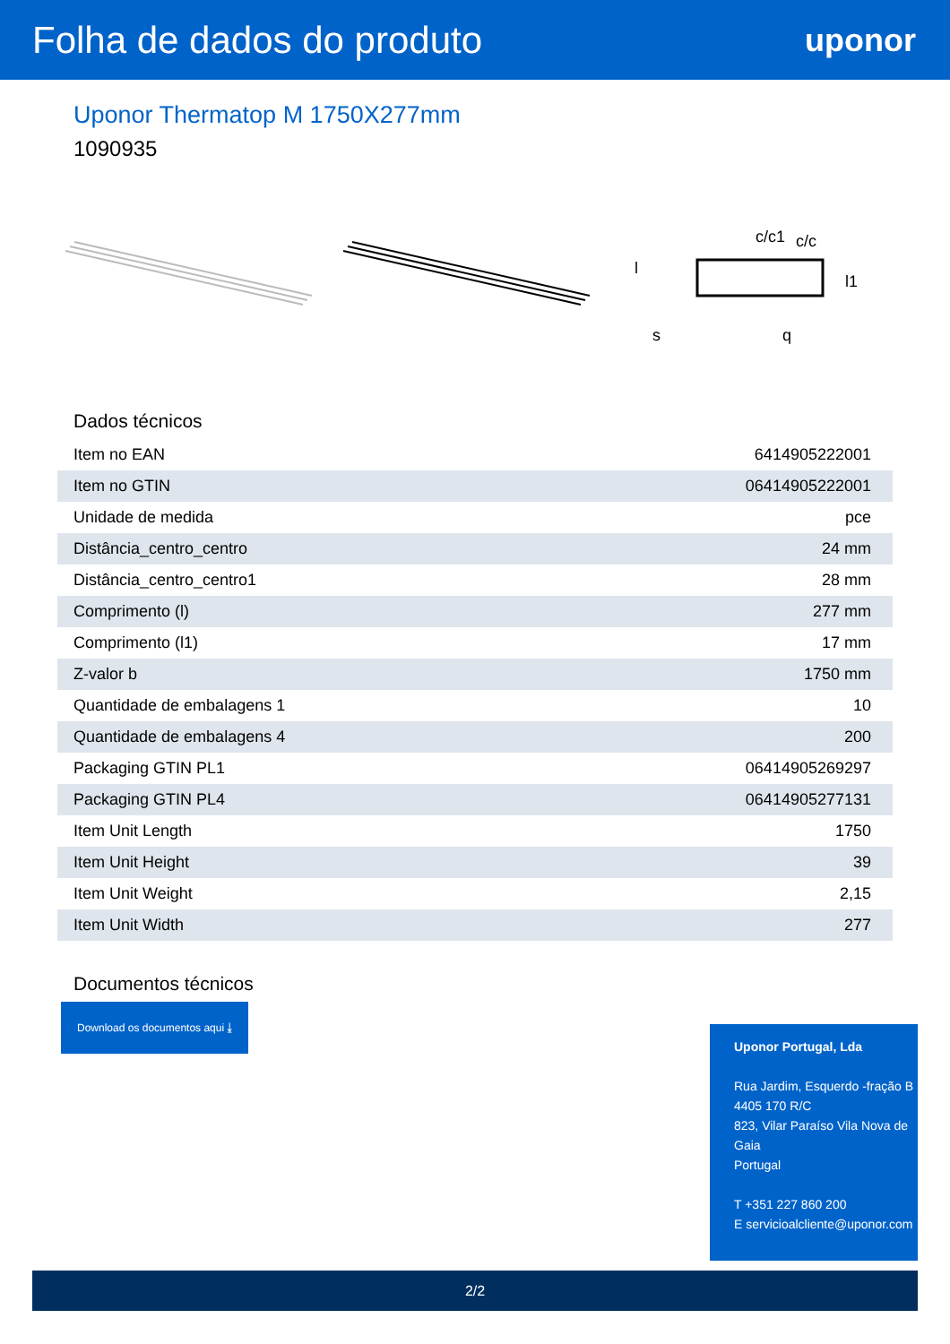Folha de dados do produto
uponor
Uponor Thermatop M 1750X277mm
1090935
q
s
c/c1
c/c
l1
l
Dados técnicos
| Item no EAN | 6414905222001 |
| Item no GTIN | 06414905222001 |
| Unidade de medida | pce |
| Distância_centro_centro | 24 mm |
| Distância_centro_centro1 | 28 mm |
| Comprimento (l) | 277 mm |
| Comprimento (l1) | 17 mm |
| Z-valor b | 1750 mm |
| Quantidade de embalagens 1 | 10 |
| Quantidade de embalagens 4 | 200 |
| Packaging GTIN PL1 | 06414905269297 |
| Packaging GTIN PL4 | 06414905277131 |
| Item Unit Length | 1750 |
| Item Unit Height | 39 |
| Item Unit Weight | 2,15 |
| Item Unit Width | 277 |
Documentos técnicos
Download os documentos aqui ⤓
Uponor Portugal, Lda
Rua Jardim, Esquerdo -fração B
4405 170 R/C
823, Vilar Paraíso Vila Nova de Gaia
Portugal
T +351 227 860 200
E servicioalcliente@uponor.com
2/2